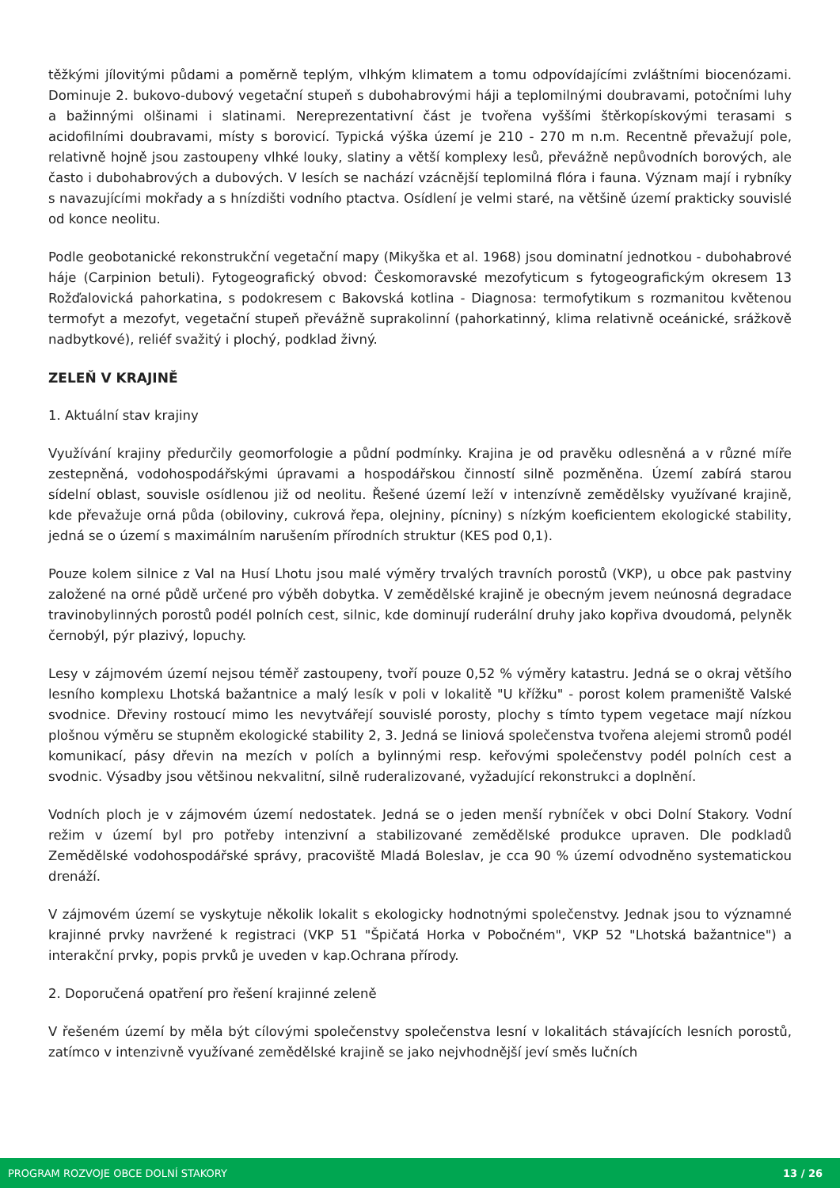těžkými jílovitými půdami a poměrně teplým, vlhkým klimatem a tomu odpovídajícími zvláštními biocenózami. Dominuje 2. bukovo-dubový vegetační stupeň s dubohabrovými háji a teplomilnými doubravami, potočními luhy a bažinnými olšinami i slatinami. Nereprezentativní část je tvořena vyššími štěrkopískovými terasami s acidofilními doubravami, místy s borovicí. Typická výška území je 210 - 270 m n.m. Recentně převažují pole, relativně hojně jsou zastoupeny vlhké louky, slatiny a větší komplexy lesů, převážně nepůvodních borových, ale často i dubohabrových a dubových. V lesích se nachází vzácnější teplomilná flóra i fauna. Význam mají i rybníky s navazujícími mokřady a s hnízdišti vodního ptactva. Osídlení je velmi staré, na většině území prakticky souvislé od konce neolitu.
Podle geobotanické rekonstrukční vegetační mapy (Mikyška et al. 1968) jsou dominatní jednotkou - dubohabrové háje (Carpinion betuli). Fytogeografický obvod: Českomoravské mezofyticum s fytogeografickým okresem 13 Rožďalovická pahorkatina, s podokresem c Bakovská kotlina - Diagnosa: termofytikum s rozmanitou květenou termofyt a mezofyt, vegetační stupeň převážně suprakolinní (pahorkatinný, klima relativně oceánické, srážkově nadbytkové), reliéf svažitý i plochý, podklad živný.
ZELEŇ V KRAJINĚ
1. Aktuální stav krajiny
Využívání krajiny předurčily geomorfologie a půdní podmínky. Krajina je od pravěku odlesněná a v různé míře zestepněná, vodohospodářskými úpravami a hospodářskou činností silně pozměněna. Území zabírá starou sídelní oblast, souvisle osídlenou již od neolitu. Řešené území leží v intenzívně zemědělsky využívané krajině, kde převažuje orná půda (obiloviny, cukrová řepa, olejniny, pícniny) s nízkým koeficientem ekologické stability, jedná se o území s maximálním narušením přírodních struktur (KES pod 0,1).
Pouze kolem silnice z Val na Husí Lhotu jsou malé výměry trvalých travních porostů (VKP), u obce pak pastviny založené na orné půdě určené pro výběh dobytka. V zemědělské krajině je obecným jevem neúnosná degradace travinobylinných porostů podél polních cest, silnic, kde dominují ruderální druhy jako kopřiva dvoudomá, pelyněk černobýl, pýr plazivý, lopuchy.
Lesy v zájmovém území nejsou téměř zastoupeny, tvoří pouze 0,52 % výměry katastru. Jedná se o okraj většího lesního komplexu Lhotská bažantnice a malý lesík v poli v lokalitě "U křížku" - porost kolem prameniště Valské svodnice. Dřeviny rostoucí mimo les nevytvářejí souvislé porosty, plochy s tímto typem vegetace mají nízkou plošnou výměru se stupněm ekologické stability 2, 3. Jedná se liniová společenstva tvořena alejemi stromů podél komunikací, pásy dřevin na mezích v polích a bylinnými resp. keřovými společenstvy podél polních cest a svodnic. Výsadby jsou většinou nekvalitní, silně ruderalizované, vyžadující rekonstrukci a doplnění.
Vodních ploch je v zájmovém území nedostatek. Jedná se o jeden menší rybníček v obci Dolní Stakory. Vodní režim v území byl pro potřeby intenzivní a stabilizované zemědělské produkce upraven. Dle podkladů Zemědělské vodohospodářské správy, pracoviště Mladá Boleslav, je cca 90 % území odvodněno systematickou drenáží.
V zájmovém území se vyskytuje několik lokalit s ekologicky hodnotnými společenstvy. Jednak jsou to významné krajinné prvky navržené k registraci (VKP 51 "Špičatá Horka v Pobočném", VKP 52 "Lhotská bažantnice") a interakční prvky, popis prvků je uveden v kap.Ochrana přírody.
2. Doporučená opatření pro řešení krajinné zeleně
V řešeném území by měla být cílovými společenstvy společenstva lesní v lokalitách stávajících lesních porostů, zatímco v intenzivně využívané zemědělské krajině se jako nejvhodnější jeví směs lučních
PROGRAM ROZVOJE OBCE DOLNÍ STAKORY 13 / 26